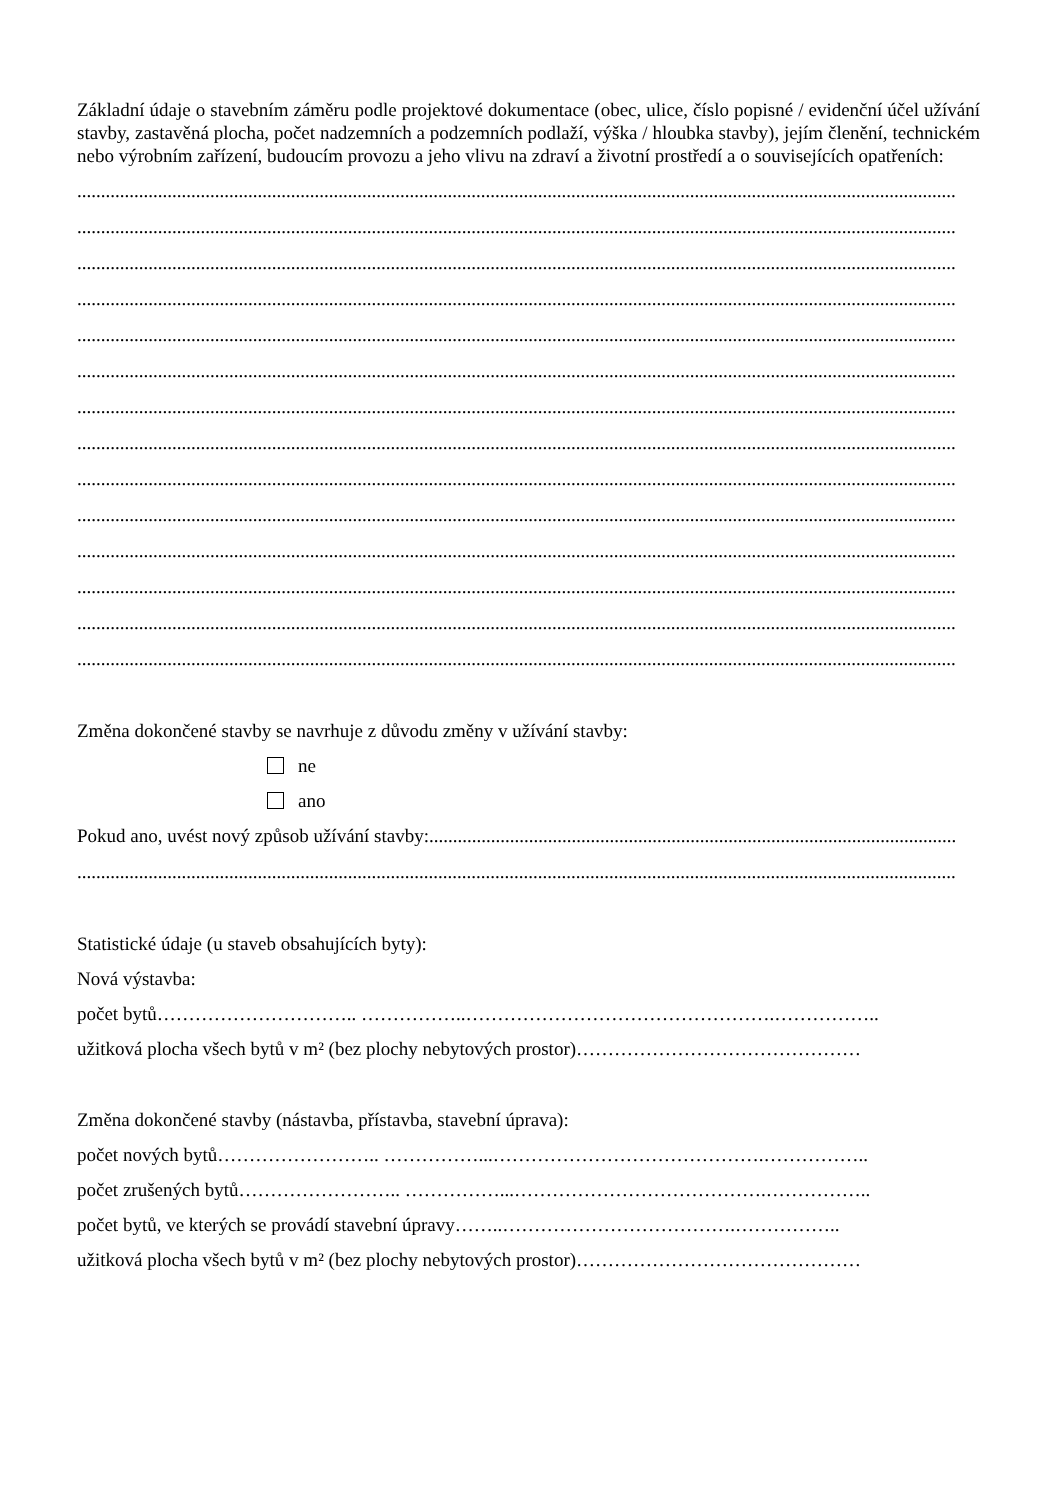Základní údaje o stavebním záměru podle projektové dokumentace (obec, ulice, číslo popisné / evidenční účel užívání stavby, zastavěná plocha, počet nadzemních a podzemních podlaží, výška / hloubka stavby), jejím členění, technickém nebo výrobním zařízení, budoucím provozu a jeho vlivu na zdraví a životní prostředí a o souvisejících opatřeních:
.........................................................................................................................................................................................
.........................................................................................................................................................................................
.........................................................................................................................................................................................
.........................................................................................................................................................................................
.........................................................................................................................................................................................
.........................................................................................................................................................................................
.........................................................................................................................................................................................
.........................................................................................................................................................................................
.........................................................................................................................................................................................
.........................................................................................................................................................................................
.........................................................................................................................................................................................
.........................................................................................................................................................................................
.........................................................................................................................................................................................
.........................................................................................................................................................................................
Změna dokončené stavby se navrhuje z důvodu změny v užívání stavby:
ne
ano
Pokud ano, uvést nový způsob užívání stavby:...............................................................................................................
.........................................................................................................................................................................................
Statistické údaje (u staveb obsahujících byty):
Nová výstavba:
počet bytů………………………….. ……………..………………………………………….……………..
užitková plocha všech bytů v m² (bez plochy nebytových prostor)………………………………………
Změna dokončené stavby (nástavba, přístavba, stavební úprava):
počet nových bytů…………………….. ……………...…………………………………….……………..
počet zrušených bytů…………………….. ……………...………………………………….……………..
počet bytů, ve kterých se provádí stavební úpravy……..……………………………….……………..
užitková plocha všech bytů v m² (bez plochy nebytových prostor)………………………………………